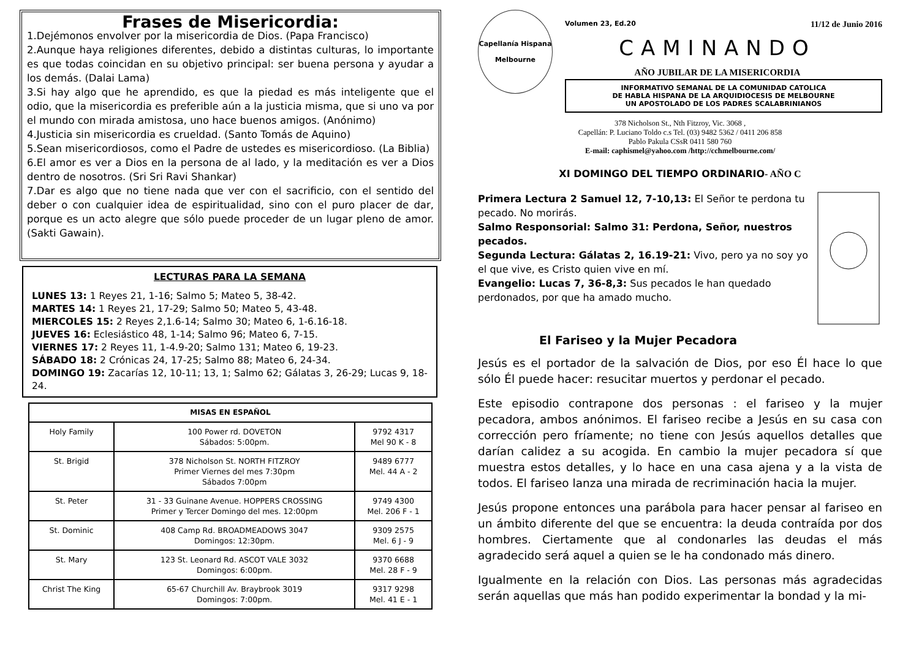Frases de Misericordia:
1.Dejémonos envolver por la misericordia de Dios. (Papa Francisco)
2.Aunque haya religiones diferentes, debido a distintas culturas, lo importante es que todas coincidan en su objetivo principal: ser buena persona y ayudar a los demás. (Dalai Lama)
3.Si hay algo que he aprendido, es que la piedad es más inteligente que el odio, que la misericordia es preferible aún a la justicia misma, que si uno va por el mundo con mirada amistosa, uno hace buenos amigos. (Anónimo)
4.Justicia sin misericordia es crueldad. (Santo Tomás de Aquino)
5.Sean misericordiosos, como el Padre de ustedes es misericordioso. (La Biblia)
6.El amor es ver a Dios en la persona de al lado, y la meditación es ver a Dios dentro de nosotros. (Sri Sri Ravi Shankar)
7.Dar es algo que no tiene nada que ver con el sacrificio, con el sentido del deber o con cualquier idea de espiritualidad, sino con el puro placer de dar, porque es un acto alegre que sólo puede proceder de un lugar pleno de amor. (Sakti Gawain).
LECTURAS PARA LA SEMANA
LUNES 13: 1 Reyes 21, 1-16; Salmo 5; Mateo 5, 38-42.
MARTES 14: 1 Reyes 21, 17-29; Salmo 50; Mateo 5, 43-48.
MIERCOLES 15: 2 Reyes 2,1.6-14; Salmo 30; Mateo 6, 1-6.16-18.
JUEVES 16: Eclesiástico 48, 1-14; Salmo 96; Mateo 6, 7-15.
VIERNES 17: 2 Reyes 11, 1-4.9-20; Salmo 131; Mateo 6, 19-23.
SÁBADO 18: 2 Crónicas 24, 17-25; Salmo 88; Mateo 6, 24-34.
DOMINGO 19: Zacarías 12, 10-11; 13, 1; Salmo 62; Gálatas 3, 26-29; Lucas 9, 18-24.
| MISAS EN ESPAÑOL | | |
| --- | --- | --- |
| Holy Family | 100 Power rd. DOVETON Sábados: 5:00pm. | 9792 4317 Mel 90 K - 8 |
| St. Brigid | 378 Nicholson St. NORTH FITZROY Primer Viernes del mes 7:30pm Sábados 7:00pm | 9489 6777 Mel. 44 A - 2 |
| St. Peter | 31 - 33 Guinane Avenue. HOPPERS CROSSING Primer y Tercer Domingo del mes. 12:00pm | 9749 4300 Mel. 206 F - 1 |
| St. Dominic | 408 Camp Rd. BROADMEADOWS 3047 Domingos: 12:30pm. | 9309 2575 Mel. 6 J - 9 |
| St. Mary | 123 St. Leonard Rd. ASCOT VALE 3032 Domingos: 6:00pm. | 9370 6688 Mel. 28 F - 9 |
| Christ The King | 65-67 Churchill Av. Braybrook 3019 Domingos: 7:00pm. | 9317 9298 Mel. 41 E - 1 |
Capellanía Hispana
Melbourne
Volumen 23, Ed.20 11/12 de Junio 2016
CAMINANDO
AÑO JUBILAR DE LA MISERICORDIA
INFORMATIVO SEMANAL DE LA COMUNIDAD CATOLICA
DE HABLA HISPANA DE LA ARQUIDIOCESIS DE MELBOURNE
UN APOSTOLADO DE LOS PADRES SCALABRINIANOS
378 Nicholson St., Nth Fitzroy, Vic. 3068 ,
Capellán: P. Luciano Toldo c.s Tel. (03) 9482 5362 / 0411 206 858
Pablo Pakula CSsR 0411 580 760
E-mail: caphismel@yahoo.com /http://cchmelbourne.com/
XI DOMINGO DEL TIEMPO ORDINARIO- AÑO C
Primera Lectura 2 Samuel 12, 7-10,13: El Señor te perdona tu pecado. No morirás.
Salmo Responsorial: Salmo 31: Perdona, Señor, nuestros pecados.
Segunda Lectura: Gálatas 2, 16.19-21: Vivo, pero ya no soy yo el que vive, es Cristo quien vive en mí.
Evangelio: Lucas 7, 36-8,3: Sus pecados le han quedado perdonados, por que ha amado mucho.
El Fariseo y la Mujer Pecadora
Jesús es el portador de la salvación de Dios, por eso Él hace lo que sólo Él puede hacer: resucitar muertos y perdonar el pecado.
Este episodio contrapone dos personas : el fariseo y la mujer pecadora, ambos anónimos. El fariseo recibe a Jesús en su casa con corrección pero fríamente; no tiene con Jesús aquellos detalles que darían calidez a su acogida. En cambio la mujer pecadora sí que muestra estos detalles, y lo hace en una casa ajena y a la vista de todos. El fariseo lanza una mirada de recriminación hacia la mujer.
Jesús propone entonces una parábola para hacer pensar al fariseo en un ámbito diferente del que se encuentra: la deuda contraída por dos hombres. Ciertamente que al condonarles las deudas el más agradecido será aquel a quien se le ha condonado más dinero.
Igualmente en la relación con Dios. Las personas más agradecidas serán aquellas que más han podido experimentar la bondad y la mi-